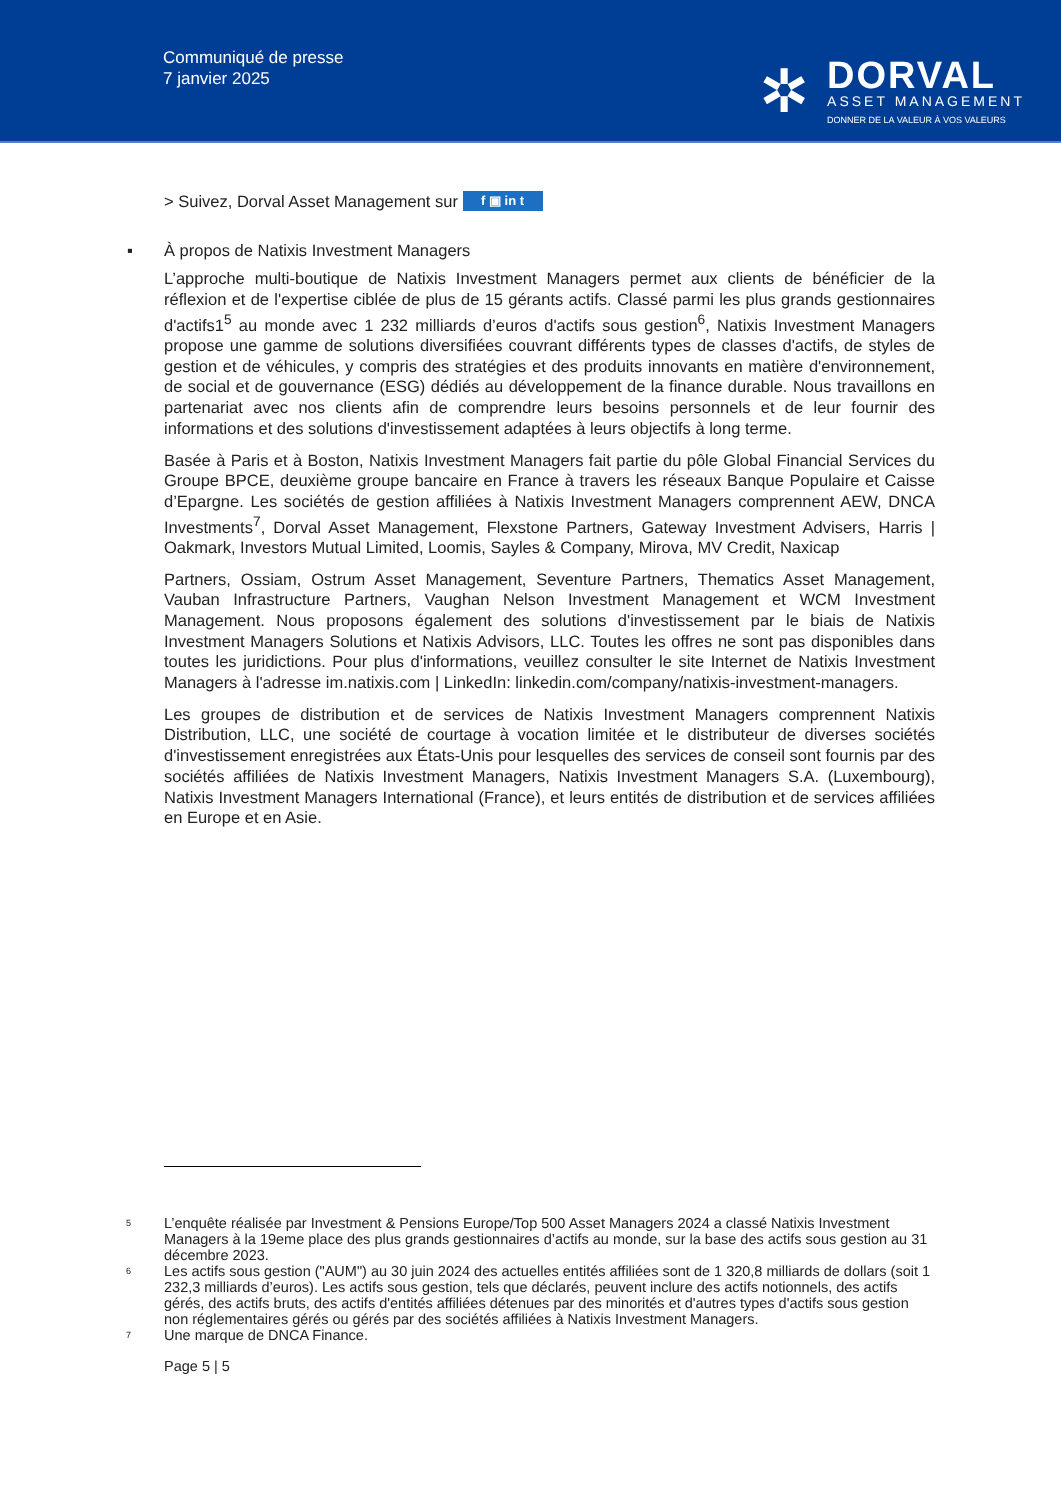Communiqué de presse
7 janvier 2025
✲
DORVAL
ASSET MANAGEMENT
DONNER DE LA VALEUR À VOS VALEURS
> Suivez, Dorval Asset Management sur f ▣ in t
▪ À propos de Natixis Investment Managers
L’approche multi-boutique de Natixis Investment Managers permet aux clients de bénéficier de la réflexion et de l'expertise ciblée de plus de 15 gérants actifs. Classé parmi les plus grands gestionnaires d'actifs1<sup>5</sup> au monde avec 1 232 milliards d’euros d'actifs sous gestion<sup>6</sup>, Natixis Investment Managers propose une gamme de solutions diversifiées couvrant différents types de classes d'actifs, de styles de gestion et de véhicules, y compris des stratégies et des produits innovants en matière d'environnement, de social et de gouvernance (ESG) dédiés au développement de la finance durable. Nous travaillons en partenariat avec nos clients afin de comprendre leurs besoins personnels et de leur fournir des informations et des solutions d'investissement adaptées à leurs objectifs à long terme.
Basée à Paris et à Boston, Natixis Investment Managers fait partie du pôle Global Financial Services du Groupe BPCE, deuxième groupe bancaire en France à travers les réseaux Banque Populaire et Caisse d’Epargne. Les sociétés de gestion affiliées à Natixis Investment Managers comprennent AEW, DNCA Investments<sup>7</sup>, Dorval Asset Management, Flexstone Partners, Gateway Investment Advisers, Harris | Oakmark, Investors Mutual Limited, Loomis, Sayles & Company, Mirova, MV Credit, Naxicap
Partners, Ossiam, Ostrum Asset Management, Seventure Partners, Thematics Asset Management, Vauban Infrastructure Partners, Vaughan Nelson Investment Management et WCM Investment Management. Nous proposons également des solutions d'investissement par le biais de Natixis Investment Managers Solutions et Natixis Advisors, LLC. Toutes les offres ne sont pas disponibles dans toutes les juridictions. Pour plus d'informations, veuillez consulter le site Internet de Natixis Investment Managers à l'adresse im.natixis.com | LinkedIn: linkedin.com/company/natixis-investment-managers.
Les groupes de distribution et de services de Natixis Investment Managers comprennent Natixis Distribution, LLC, une société de courtage à vocation limitée et le distributeur de diverses sociétés d'investissement enregistrées aux États-Unis pour lesquelles des services de conseil sont fournis par des sociétés affiliées de Natixis Investment Managers, Natixis Investment Managers S.A. (Luxembourg), Natixis Investment Managers International (France), et leurs entités de distribution et de services affiliées en Europe et en Asie.
5 L’enquête réalisée par Investment & Pensions Europe/Top 500 Asset Managers 2024 a classé Natixis Investment Managers à la 19eme place des plus grands gestionnaires d’actifs au monde, sur la base des actifs sous gestion au 31 décembre 2023.
6 Les actifs sous gestion ("AUM") au 30 juin 2024 des actuelles entités affiliées sont de 1 320,8 milliards de dollars (soit 1 232,3 milliards d’euros). Les actifs sous gestion, tels que déclarés, peuvent inclure des actifs notionnels, des actifs gérés, des actifs bruts, des actifs d'entités affiliées détenues par des minorités et d'autres types d'actifs sous gestion non réglementaires gérés ou gérés par des sociétés affiliées à Natixis Investment Managers.
7 Une marque de DNCA Finance.
Page 5 | 5